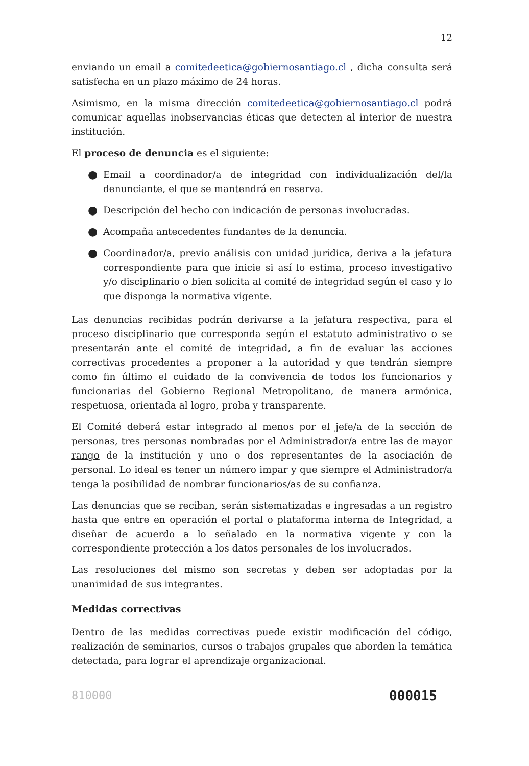12
enviando un email a comitedeetica@gobiernosantiago.cl , dicha consulta será satisfecha en un plazo máximo de 24 horas.
Asimismo, en la misma dirección comitedeetica@gobiernosantiago.cl podrá comunicar aquellas inobservancias éticas que detecten al interior de nuestra institución.
El proceso de denuncia es el siguiente:
● Email a coordinador/a de integridad con individualización del/la denunciante, el que se mantendrá en reserva.
● Descripción del hecho con indicación de personas involucradas.
● Acompaña antecedentes fundantes de la denuncia.
● Coordinador/a, previo análisis con unidad jurídica, deriva a la jefatura correspondiente para que inicie si así lo estima, proceso investigativo y/o disciplinario o bien solicita al comité de integridad según el caso y lo que disponga la normativa vigente.
Las denuncias recibidas podrán derivarse a la jefatura respectiva, para el proceso disciplinario que corresponda según el estatuto administrativo o se presentarán ante el comité de integridad, a fin de evaluar las acciones correctivas procedentes a proponer a la autoridad y que tendrán siempre como fin último el cuidado de la convivencia de todos los funcionarios y funcionarias del Gobierno Regional Metropolitano, de manera armónica, respetuosa, orientada al logro, proba y transparente.
El Comité deberá estar integrado al menos por el jefe/a de la sección de personas, tres personas nombradas por el Administrador/a entre las de mayor rango de la institución y uno o dos representantes de la asociación de personal. Lo ideal es tener un número impar y que siempre el Administrador/a tenga la posibilidad de nombrar funcionarios/as de su confianza.
Las denuncias que se reciban, serán sistematizadas e ingresadas a un registro hasta que entre en operación el portal o plataforma interna de Integridad, a diseñar de acuerdo a lo señalado en la normativa vigente y con la correspondiente protección a los datos personales de los involucrados.
Las resoluciones del mismo son secretas y deben ser adoptadas por la unanimidad de sus integrantes.
Medidas correctivas
Dentro de las medidas correctivas puede existir modificación del código, realización de seminarios, cursos o trabajos grupales que aborden la temática detectada, para lograr el aprendizaje organizacional.
810000 000015